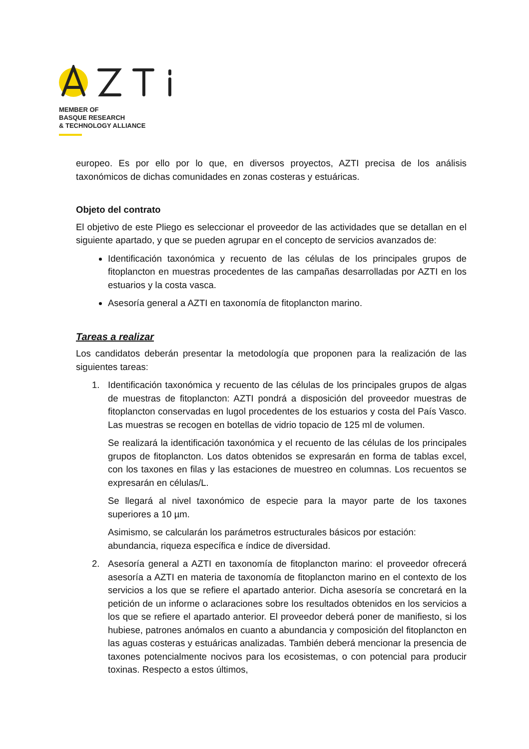MEMBER OF
BASQUE RESEARCH
& TECHNOLOGY ALLIANCE
europeo. Es por ello por lo que, en diversos proyectos, AZTI precisa de los análisis taxonómicos de dichas comunidades en zonas costeras y estuáricas.
Objeto del contrato
El objetivo de este Pliego es seleccionar el proveedor de las actividades que se detallan en el siguiente apartado, y que se pueden agrupar en el concepto de servicios avanzados de:
Identificación taxonómica y recuento de las células de los principales grupos de fitoplancton en muestras procedentes de las campañas desarrolladas por AZTI en los estuarios y la costa vasca.
Asesoría general a AZTI en taxonomía de fitoplancton marino.
Tareas a realizar
Los candidatos deberán presentar la metodología que proponen para la realización de las siguientes tareas:
1. Identificación taxonómica y recuento de las células de los principales grupos de algas de muestras de fitoplancton: AZTI pondrá a disposición del proveedor muestras de fitoplancton conservadas en lugol procedentes de los estuarios y costa del País Vasco. Las muestras se recogen en botellas de vidrio topacio de 125 ml de volumen.
Se realizará la identificación taxonómica y el recuento de las células de los principales grupos de fitoplancton. Los datos obtenidos se expresarán en forma de tablas excel, con los taxones en filas y las estaciones de muestreo en columnas. Los recuentos se expresarán en células/L.
Se llegará al nivel taxonómico de especie para la mayor parte de los taxones superiores a 10 µm.
Asimismo, se calcularán los parámetros estructurales básicos por estación: abundancia, riqueza específica e índice de diversidad.
2. Asesoría general a AZTI en taxonomía de fitoplancton marino: el proveedor ofrecerá asesoría a AZTI en materia de taxonomía de fitoplancton marino en el contexto de los servicios a los que se refiere el apartado anterior. Dicha asesoría se concretará en la petición de un informe o aclaraciones sobre los resultados obtenidos en los servicios a los que se refiere el apartado anterior. El proveedor deberá poner de manifiesto, si los hubiese, patrones anómalos en cuanto a abundancia y composición del fitoplancton en las aguas costeras y estuáricas analizadas. También deberá mencionar la presencia de taxones potencialmente nocivos para los ecosistemas, o con potencial para producir toxinas. Respecto a estos últimos,